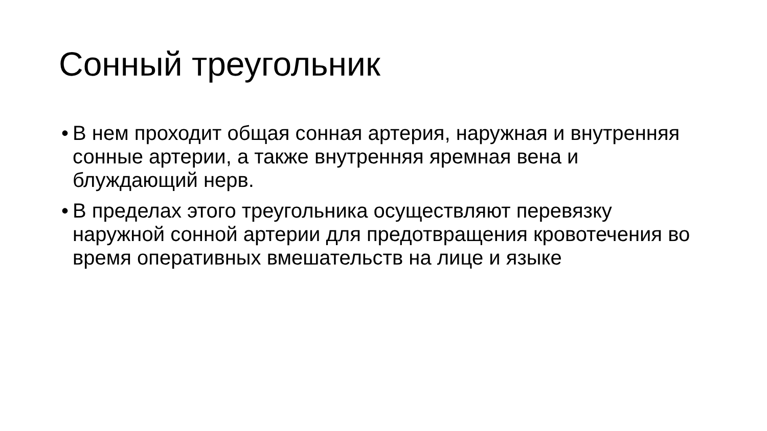Сонный треугольник
• В нем проходит общая сонная артерия, наружная и внутренняя сонные артерии, а также внутренняя яремная вена и блуждающий нерв.
• В пределах этого треугольника осуществляют перевязку наружной сонной артерии для предотвращения кровотечения во время оперативных вмешательств на лице и языке